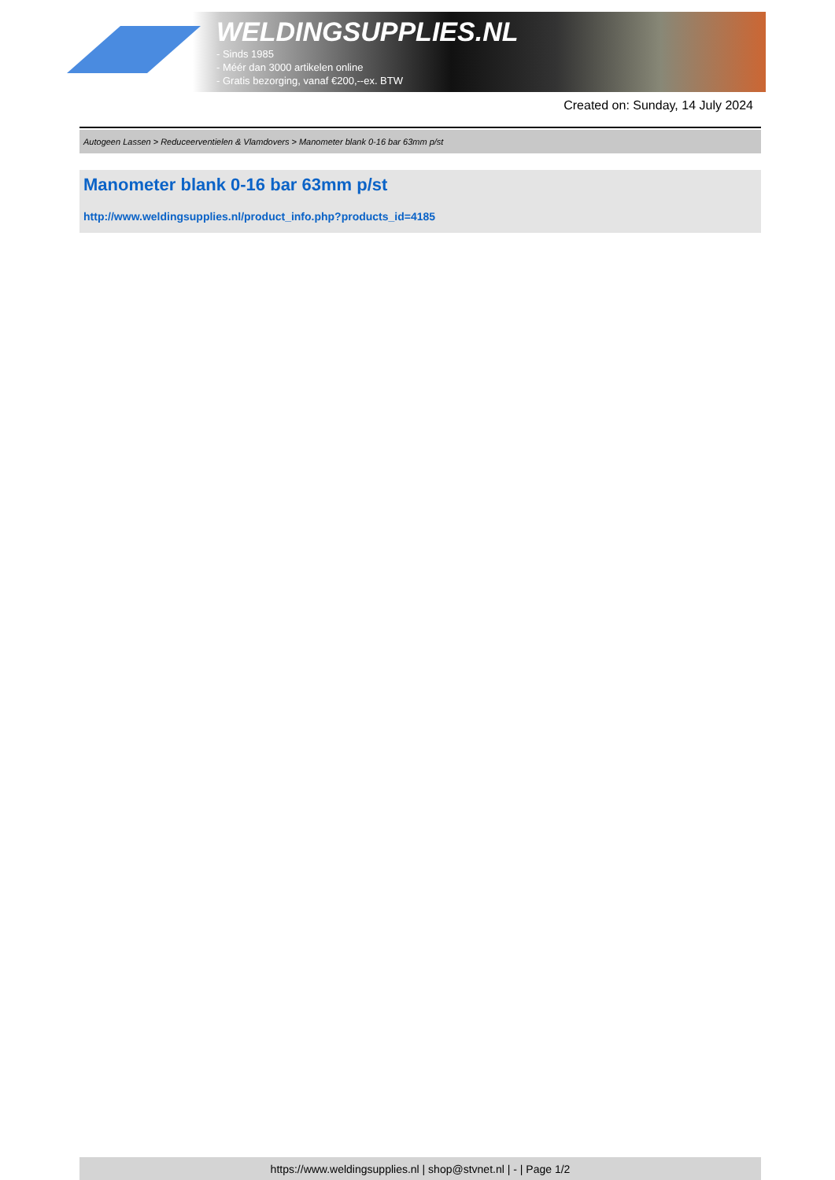WELDINGSUPPLIES.NL
- Sinds 1985
- Méér dan 3000 artikelen online
- Gratis bezorging, vanaf €200,--ex. BTW
Created on: Sunday, 14 July 2024
Autogeen Lassen > Reduceerventielen & Vlamdovers > Manometer blank 0-16 bar 63mm p/st
Manometer blank 0-16 bar 63mm p/st
http://www.weldingsupplies.nl/product_info.php?products_id=4185
https://www.weldingsupplies.nl | shop@stvnet.nl | - | Page 1/2